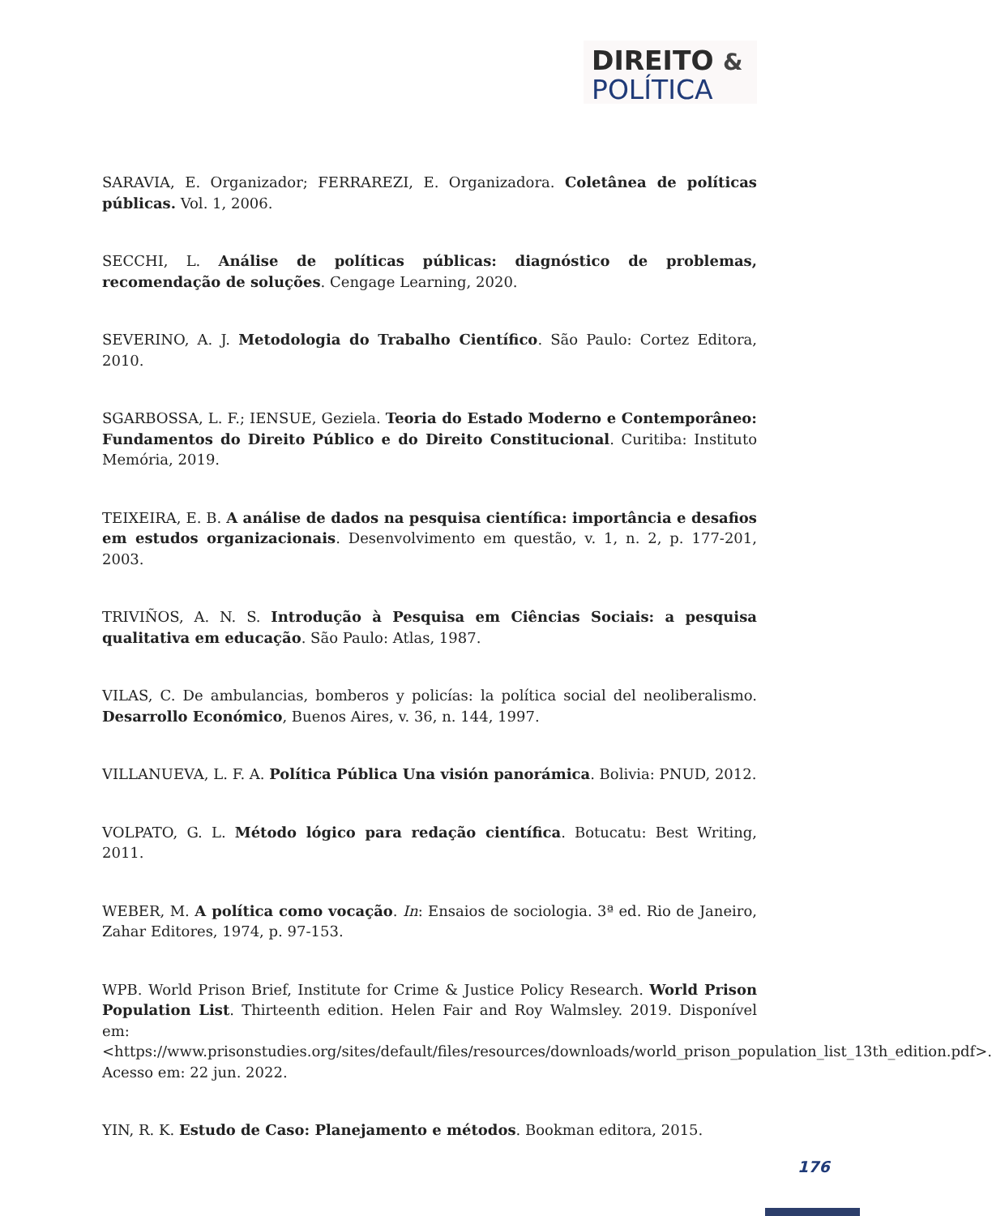DIREITO &
POLÍTICA
SARAVIA, E. Organizador; FERRAREZI, E. Organizadora. Coletânea de políticas públicas. Vol. 1, 2006.
SECCHI, L. Análise de políticas públicas: diagnóstico de problemas, recomendação de soluções. Cengage Learning, 2020.
SEVERINO, A. J. Metodologia do Trabalho Científico. São Paulo: Cortez Editora, 2010.
SGARBOSSA, L. F.; IENSUE, Geziela. Teoria do Estado Moderno e Contemporâneo: Fundamentos do Direito Público e do Direito Constitucional. Curitiba: Instituto Memória, 2019.
TEIXEIRA, E. B. A análise de dados na pesquisa científica: importância e desafios em estudos organizacionais. Desenvolvimento em questão, v. 1, n. 2, p. 177-201, 2003.
TRIVIÑOS, A. N. S. Introdução à Pesquisa em Ciências Sociais: a pesquisa qualitativa em educação. São Paulo: Atlas, 1987.
VILAS, C. De ambulancias, bomberos y policías: la política social del neoliberalismo. Desarrollo Económico, Buenos Aires, v. 36, n. 144, 1997.
VILLANUEVA, L. F. A. Política Pública Una visión panorámica. Bolivia: PNUD, 2012.
VOLPATO, G. L. Método lógico para redação científica. Botucatu: Best Writing, 2011.
WEBER, M. A política como vocação. In: Ensaios de sociologia. 3ª ed. Rio de Janeiro, Zahar Editores, 1974, p. 97-153.
WPB. World Prison Brief, Institute for Crime & Justice Policy Research. World Prison Population List. Thirteenth edition. Helen Fair and Roy Walmsley. 2019. Disponível em:<https://www.prisonstudies.org/sites/default/files/resources/downloads/world_prison_population_list_13th_edition.pdf>. Acesso em: 22 jun. 2022.
YIN, R. K. Estudo de Caso: Planejamento e métodos. Bookman editora, 2015.
176